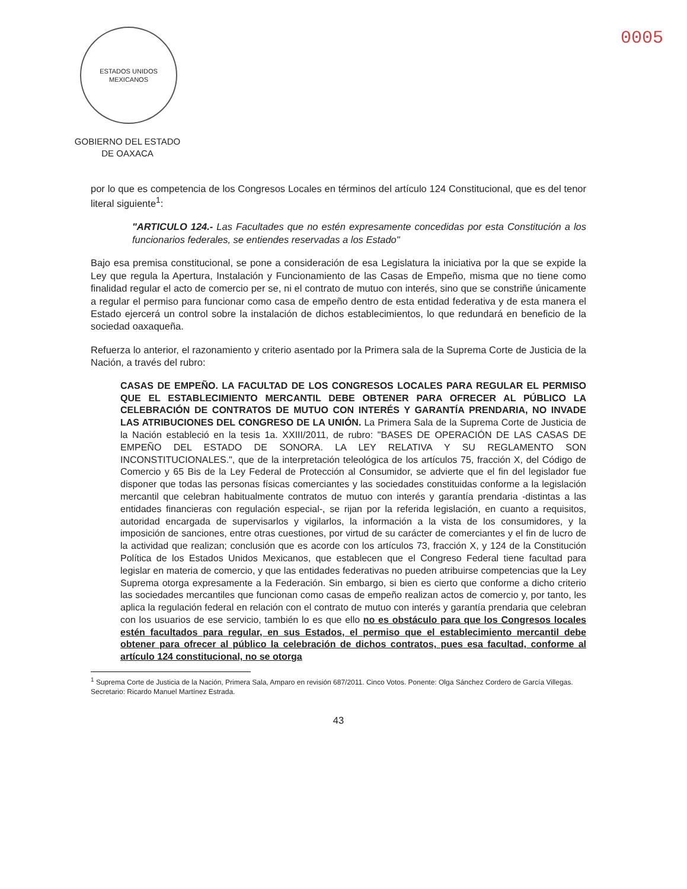ESTADOS UNIDOS MEXICANOS
GOBIERNO DEL ESTADO
DE OAXACA
0005
por lo que es competencia de los Congresos Locales en términos del artículo 124 Constitucional, que es del tenor literal siguiente<sup>1</sup>:
"ARTICULO 124.- Las Facultades que no estén expresamente concedidas por esta Constitución a los funcionarios federales, se entiendes reservadas a los Estado"
Bajo esa premisa constitucional, se pone a consideración de esa Legislatura la iniciativa por la que se expide la Ley que regula la Apertura, Instalación y Funcionamiento de las Casas de Empeño, misma que no tiene como finalidad regular el acto de comercio per se, ni el contrato de mutuo con interés, sino que se constriñe únicamente a regular el permiso para funcionar como casa de empeño dentro de esta entidad federativa y de esta manera el Estado ejercerá un control sobre la instalación de dichos establecimientos, lo que redundará en beneficio de la sociedad oaxaqueña.
Refuerza lo anterior, el razonamiento y criterio asentado por la Primera sala de la Suprema Corte de Justicia de la Nación, a través del rubro:
CASAS DE EMPEÑO. LA FACULTAD DE LOS CONGRESOS LOCALES PARA REGULAR EL PERMISO QUE EL ESTABLECIMIENTO MERCANTIL DEBE OBTENER PARA OFRECER AL PÚBLICO LA CELEBRACIÓN DE CONTRATOS DE MUTUO CON INTERÉS Y GARANTÍA PRENDARIA, NO INVADE LAS ATRIBUCIONES DEL CONGRESO DE LA UNIÓN. La Primera Sala de la Suprema Corte de Justicia de la Nación estableció en la tesis 1a. XXIII/2011, de rubro: "BASES DE OPERACIÓN DE LAS CASAS DE EMPEÑO DEL ESTADO DE SONORA. LA LEY RELATIVA Y SU REGLAMENTO SON INCONSTITUCIONALES.", que de la interpretación teleológica de los artículos 75, fracción X, del Código de Comercio y 65 Bis de la Ley Federal de Protección al Consumidor, se advierte que el fin del legislador fue disponer que todas las personas físicas comerciantes y las sociedades constituidas conforme a la legislación mercantil que celebran habitualmente contratos de mutuo con interés y garantía prendaria -distintas a las entidades financieras con regulación especial-, se rijan por la referida legislación, en cuanto a requisitos, autoridad encargada de supervisarlos y vigilarlos, la información a la vista de los consumidores, y la imposición de sanciones, entre otras cuestiones, por virtud de su carácter de comerciantes y el fin de lucro de la actividad que realizan; conclusión que es acorde con los artículos 73, fracción X, y 124 de la Constitución Política de los Estados Unidos Mexicanos, que establecen que el Congreso Federal tiene facultad para legislar en materia de comercio, y que las entidades federativas no pueden atribuirse competencias que la Ley Suprema otorga expresamente a la Federación. Sin embargo, si bien es cierto que conforme a dicho criterio las sociedades mercantiles que funcionan como casas de empeño realizan actos de comercio y, por tanto, les aplica la regulación federal en relación con el contrato de mutuo con interés y garantía prendaria que celebran con los usuarios de ese servicio, también lo es que ello no es obstáculo para que los Congresos locales estén facultados para regular, en sus Estados, el permiso que el establecimiento mercantil debe obtener para ofrecer al público la celebración de dichos contratos, pues esa facultad, conforme al artículo 124 constitucional, no se otorga
<sup>1</sup> Suprema Corte de Justicia de la Nación, Primera Sala, Amparo en revisión 687/2011. Cinco Votos. Ponente: Olga Sánchez Cordero de García Villegas. Secretario: Ricardo Manuel Martínez Estrada.
43